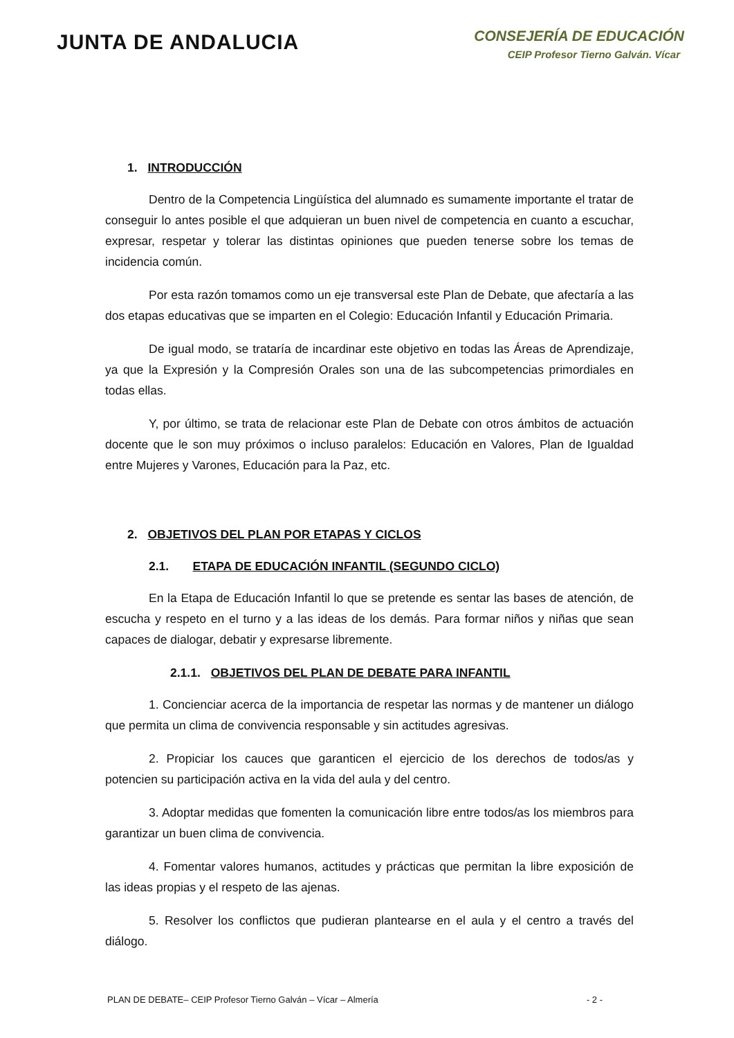JUNTA DE ANDALUCIA
CONSEJERÍA DE EDUCACIÓN
CEIP Profesor Tierno Galván. Vícar
1. INTRODUCCIÓN
Dentro de la Competencia Lingüística del alumnado es sumamente importante el tratar de conseguir lo antes posible el que adquieran un buen nivel de competencia en cuanto a escuchar, expresar, respetar y tolerar las distintas opiniones que pueden tenerse sobre los temas de incidencia común.
Por esta razón tomamos como un eje transversal este Plan de Debate, que afectaría a las dos etapas educativas que se imparten en el Colegio: Educación Infantil y Educación Primaria.
De igual modo, se trataría de incardinar este objetivo en todas las Áreas de Aprendizaje, ya que la Expresión y la Compresión Orales son una de las subcompeten­cias primordiales en todas ellas.
Y, por último, se trata de relacionar este Plan de Debate con otros ámbitos de actuación docente que le son muy próximos o incluso paralelos: Educación en Valores, Plan de Igualdad entre Mujeres y Varones, Educación para la Paz, etc.
2. OBJETIVOS DEL PLAN POR ETAPAS Y CICLOS
2.1. ETAPA DE EDUCACIÓN INFANTIL (SEGUNDO CICLO)
En la Etapa de Educación Infantil lo que se pretende es sentar las bases de atención, de escucha y respeto en el turno y a las ideas de los demás. Para formar niños y niñas que sean capaces de dialogar, debatir y expresarse libremente.
2.1.1. OBJETIVOS DEL PLAN DE DEBATE PARA INFANTIL
1. Concienciar acerca de la importancia de respetar las normas y de mantener un diálogo que permita un clima de convivencia responsable y sin actitudes agresivas.
2. Propiciar los cauces que garanticen el ejercicio de los derechos de todos/as y potencien su participación activa en la vida del aula y del centro.
3. Adoptar medidas que fomenten la comunicación libre entre todos/as los miembros para garantizar un buen clima de convivencia.
4. Fomentar valores humanos, actitudes y prácticas que permitan la libre exposición de las ideas propias y el respeto de las ajenas.
5. Resolver los conflictos que pudieran plantearse en el aula y el centro a través del diálogo.
PLAN DE DEBATE– CEIP Profesor Tierno Galván – Vícar – Almería - 2 -